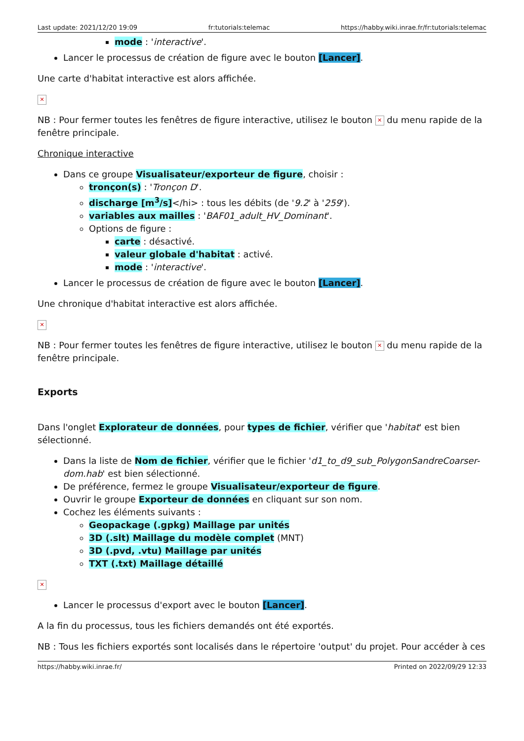Last update: 2021/12/20 19:09 fr:tutorials:telemac https://habby.wiki.inrae.fr/fr:tutorials:telemac
mode : 'interactive'.
Lancer le processus de création de figure avec le bouton [Lancer].
Une carte d'habitat interactive est alors affichée.
✕
NB : Pour fermer toutes les fenêtres de figure interactive, utilisez le bouton ✕ du menu rapide de la fenêtre principale.
Chronique interactive
Dans ce groupe Visualisateur/exporteur de figure, choisir :
tronçon(s) : 'Tronçon D'.
discharge [m<sup>3</sup>/s]</hi> : tous les débits (de '9.2' à '259').
variables aux mailles : 'BAF01_adult_HV_Dominant'.
Options de figure :
carte : désactivé.
valeur globale d'habitat : activé.
mode : 'interactive'.
Lancer le processus de création de figure avec le bouton [Lancer].
Une chronique d'habitat interactive est alors affichée.
✕
NB : Pour fermer toutes les fenêtres de figure interactive, utilisez le bouton ✕ du menu rapide de la fenêtre principale.
Exports
Dans l'onglet Explorateur de données, pour types de fichier, vérifier que 'habitat' est bien sélectionné.
Dans la liste de Nom de fichier, vérifier que le fichier 'd1_to_d9_sub_PolygonSandreCoarser-dom.hab' est bien sélectionné.
De préférence, fermez le groupe Visualisateur/exporteur de figure.
Ouvrir le groupe Exporteur de données en cliquant sur son nom.
Cochez les éléments suivants :
Geopackage (.gpkg) Maillage par unités
3D (.slt) Maillage du modèle complet (MNT)
3D (.pvd, .vtu) Maillage par unités
TXT (.txt) Maillage détaillé
✕
Lancer le processus d'export avec le bouton [Lancer].
A la fin du processus, tous les fichiers demandés ont été exportés.
NB : Tous les fichiers exportés sont localisés dans le répertoire 'output' du projet. Pour accéder à ces
https://habby.wiki.inrae.fr/ Printed on 2022/09/29 12:33